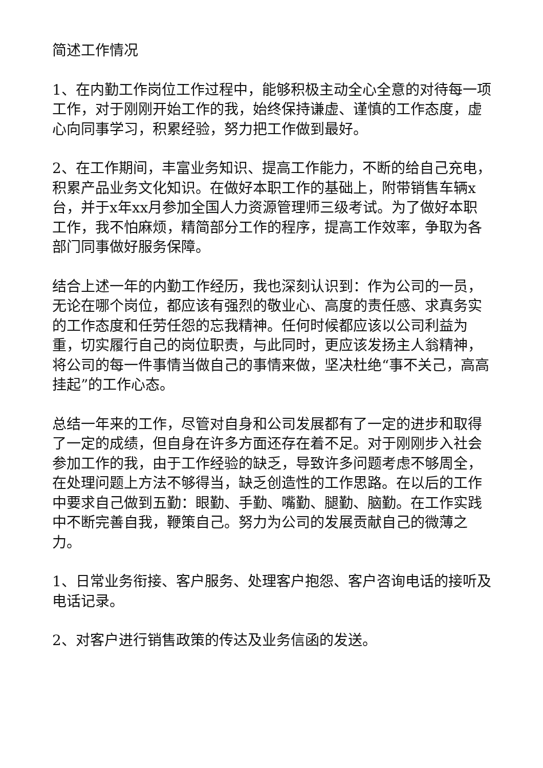简述工作情况
1、在内勤工作岗位工作过程中，能够积极主动全心全意的对待每一项工作，对于刚刚开始工作的我，始终保持谦虚、谨慎的工作态度，虚心向同事学习，积累经验，努力把工作做到最好。
2、在工作期间，丰富业务知识、提高工作能力，不断的给自己充电，积累产品业务文化知识。在做好本职工作的基础上，附带销售车辆x台，并于x年xx月参加全国人力资源管理师三级考试。为了做好本职工作，我不怕麻烦，精简部分工作的程序，提高工作效率，争取为各部门同事做好服务保障。
结合上述一年的内勤工作经历，我也深刻认识到：作为公司的一员，无论在哪个岗位，都应该有强烈的敬业心、高度的责任感、求真务实的工作态度和任劳任怨的忘我精神。任何时候都应该以公司利益为重，切实履行自己的岗位职责，与此同时，更应该发扬主人翁精神，将公司的每一件事情当做自己的事情来做，坚决杜绝“事不关己，高高挂起”的工作心态。
总结一年来的工作，尽管对自身和公司发展都有了一定的进步和取得了一定的成绩，但自身在许多方面还存在着不足。对于刚刚步入社会参加工作的我，由于工作经验的缺乏，导致许多问题考虑不够周全，在处理问题上方法不够得当，缺乏创造性的工作思路。在以后的工作中要求自己做到五勤：眼勤、手勤、嘴勤、腿勤、脑勤。在工作实践中不断完善自我，鞭策自己。努力为公司的发展贡献自己的微薄之力。
1、日常业务衔接、客户服务、处理客户抱怨、客户咨询电话的接听及电话记录。
2、对客户进行销售政策的传达及业务信函的发送。